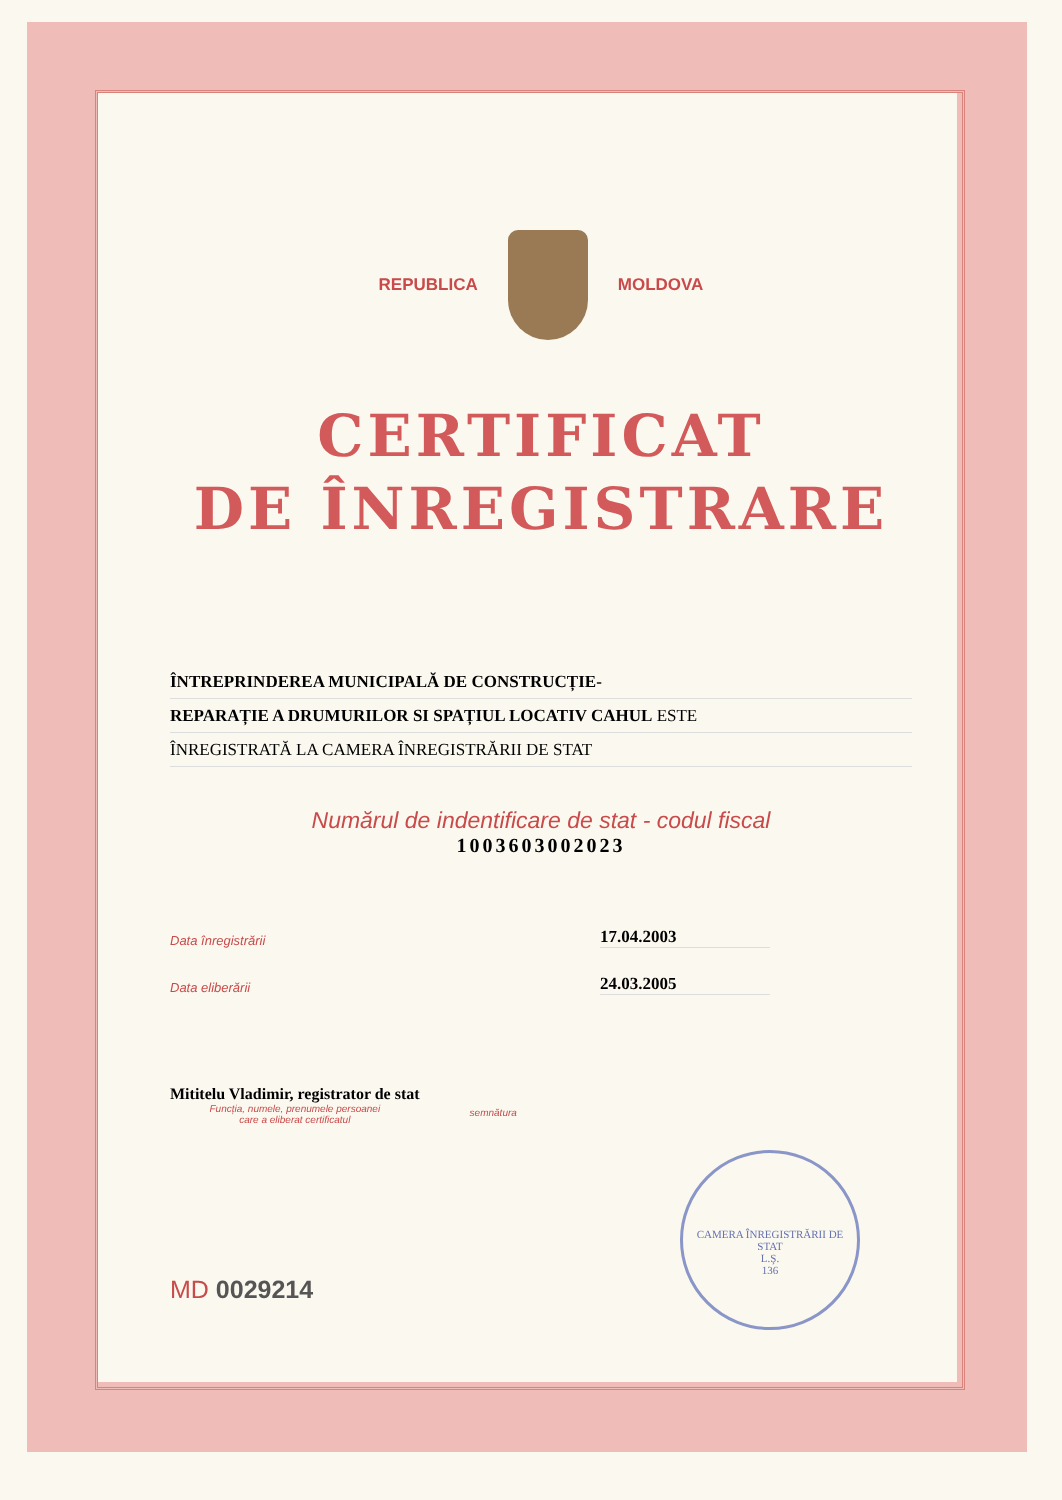REPUBLICA MOLDOVA
CERTIFICAT
DE ÎNREGISTRARE
ÎNTREPRINDEREA MUNICIPALĂ DE CONSTRUCȚIE-
REPARAȚIE A DRUMURILOR SI SPAȚIUL LOCATIV CAHUL ESTE
ÎNREGISTRATĂ LA CAMERA ÎNREGISTRĂRII DE STAT
Numărul de indentificare de stat - codul fiscal
1003603002023
Data înregistrării 17.04.2003
Data eliberării 24.03.2005
Mititelu Vladimir, registrator de stat
Funcția, numele, prenumele persoanei
care a eliberat certificatul
semnătura
MD 0029214
CAMERA ÎNREGISTRĂRII DE STAT
L.Ş.
136